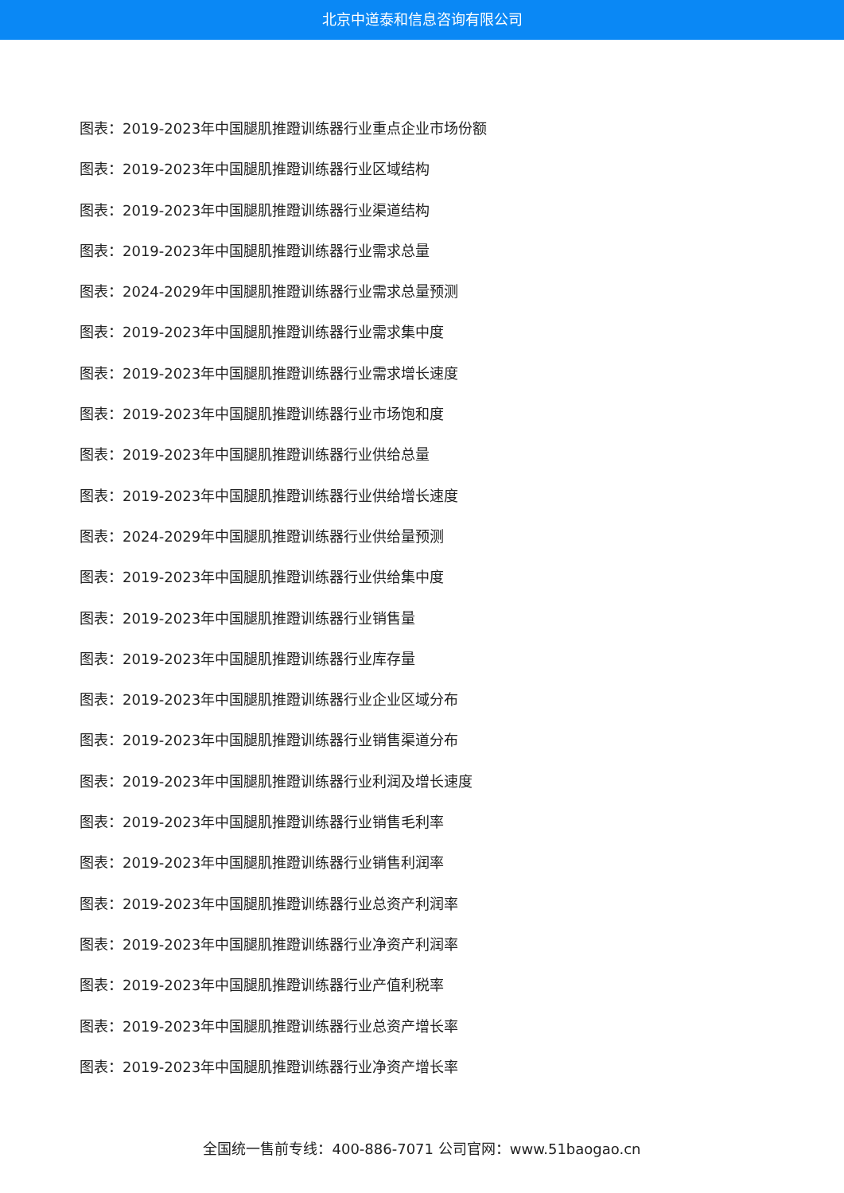北京中道泰和信息咨询有限公司
图表：2019-2023年中国腿肌推蹬训练器行业重点企业市场份额
图表：2019-2023年中国腿肌推蹬训练器行业区域结构
图表：2019-2023年中国腿肌推蹬训练器行业渠道结构
图表：2019-2023年中国腿肌推蹬训练器行业需求总量
图表：2024-2029年中国腿肌推蹬训练器行业需求总量预测
图表：2019-2023年中国腿肌推蹬训练器行业需求集中度
图表：2019-2023年中国腿肌推蹬训练器行业需求增长速度
图表：2019-2023年中国腿肌推蹬训练器行业市场饱和度
图表：2019-2023年中国腿肌推蹬训练器行业供给总量
图表：2019-2023年中国腿肌推蹬训练器行业供给增长速度
图表：2024-2029年中国腿肌推蹬训练器行业供给量预测
图表：2019-2023年中国腿肌推蹬训练器行业供给集中度
图表：2019-2023年中国腿肌推蹬训练器行业销售量
图表：2019-2023年中国腿肌推蹬训练器行业库存量
图表：2019-2023年中国腿肌推蹬训练器行业企业区域分布
图表：2019-2023年中国腿肌推蹬训练器行业销售渠道分布
图表：2019-2023年中国腿肌推蹬训练器行业利润及增长速度
图表：2019-2023年中国腿肌推蹬训练器行业销售毛利率
图表：2019-2023年中国腿肌推蹬训练器行业销售利润率
图表：2019-2023年中国腿肌推蹬训练器行业总资产利润率
图表：2019-2023年中国腿肌推蹬训练器行业净资产利润率
图表：2019-2023年中国腿肌推蹬训练器行业产值利税率
图表：2019-2023年中国腿肌推蹬训练器行业总资产增长率
图表：2019-2023年中国腿肌推蹬训练器行业净资产增长率
全国统一售前专线：400-886-7071 公司官网：www.51baogao.cn